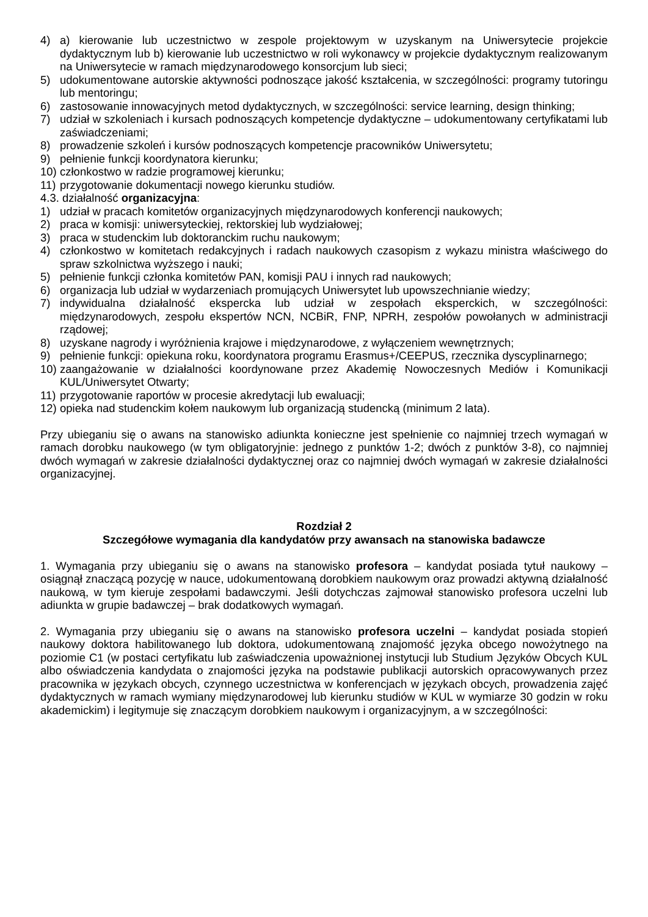4) a) kierowanie lub uczestnictwo w zespole projektowym w uzyskanym na Uniwersytecie projekcie dydaktycznym lub b) kierowanie lub uczestnictwo w roli wykonawcy w projekcie dydaktycznym realizowanym na Uniwersytecie w ramach międzynarodowego konsorcjum lub sieci;
5) udokumentowane autorskie aktywności podnoszące jakość kształcenia, w szczególności: programy tutoringu lub mentoringu;
6) zastosowanie innowacyjnych metod dydaktycznych, w szczególności: service learning, design thinking;
7) udział w szkoleniach i kursach podnoszących kompetencje dydaktyczne – udokumentowany certyfikatami lub zaświadczeniami;
8) prowadzenie szkoleń i kursów podnoszących kompetencje pracowników Uniwersytetu;
9) pełnienie funkcji koordynatora kierunku;
10) członkostwo w radzie programowej kierunku;
11) przygotowanie dokumentacji nowego kierunku studiów.
4.3. działalność organizacyjna:
1) udział w pracach komitetów organizacyjnych międzynarodowych konferencji naukowych;
2) praca w komisji: uniwersyteckiej, rektorskiej lub wydziałowej;
3) praca w studenckim lub doktoranckim ruchu naukowym;
4) członkostwo w komitetach redakcyjnych i radach naukowych czasopism z wykazu ministra właściwego do spraw szkolnictwa wyższego i nauki;
5) pełnienie funkcji członka komitetów PAN, komisji PAU i innych rad naukowych;
6) organizacja lub udział w wydarzeniach promujących Uniwersytet lub upowszechnianie wiedzy;
7) indywidualna działalność ekspercka lub udział w zespołach eksperckich, w szczególności: międzynarodowych, zespołu ekspertów NCN, NCBiR, FNP, NPRH, zespołów powołanych w administracji rządowej;
8) uzyskane nagrody i wyróżnienia krajowe i międzynarodowe, z wyłączeniem wewnętrznych;
9) pełnienie funkcji: opiekuna roku, koordynatora programu Erasmus+/CEEPUS, rzecznika dyscyplinarnego;
10) zaangażowanie w działalności koordynowane przez Akademię Nowoczesnych Mediów i Komunikacji KUL/Uniwersytet Otwarty;
11) przygotowanie raportów w procesie akredytacji lub ewaluacji;
12) opieka nad studenckim kołem naukowym lub organizacją studencką (minimum 2 lata).
Przy ubieganiu się o awans na stanowisko adiunkta konieczne jest spełnienie co najmniej trzech wymagań w ramach dorobku naukowego (w tym obligatoryjnie: jednego z punktów 1-2; dwóch z punktów 3-8), co najmniej dwóch wymagań w zakresie działalności dydaktycznej oraz co najmniej dwóch wymagań w zakresie działalności organizacyjnej.
Rozdział 2
Szczegółowe wymagania dla kandydatów przy awansach na stanowiska badawcze
1. Wymagania przy ubieganiu się o awans na stanowisko profesora – kandydat posiada tytuł naukowy – osiągnął znaczącą pozycję w nauce, udokumentowaną dorobkiem naukowym oraz prowadzi aktywną działalność naukową, w tym kieruje zespołami badawczymi. Jeśli dotychczas zajmował stanowisko profesora uczelni lub adiunkta w grupie badawczej – brak dodatkowych wymagań.
2. Wymagania przy ubieganiu się o awans na stanowisko profesora uczelni – kandydat posiada stopień naukowy doktora habilitowanego lub doktora, udokumentowaną znajomość języka obcego nowożytnego na poziomie C1 (w postaci certyfikatu lub zaświadczenia upoważnionej instytucji lub Studium Języków Obcych KUL albo oświadczenia kandydata o znajomości języka na podstawie publikacji autorskich opracowywanych przez pracownika w językach obcych, czynnego uczestnictwa w konferencjach w językach obcych, prowadzenia zajęć dydaktycznych w ramach wymiany międzynarodowej lub kierunku studiów w KUL w wymiarze 30 godzin w roku akademickim) i legitymuje się znaczącym dorobkiem naukowym i organizacyjnym, a w szczególności: